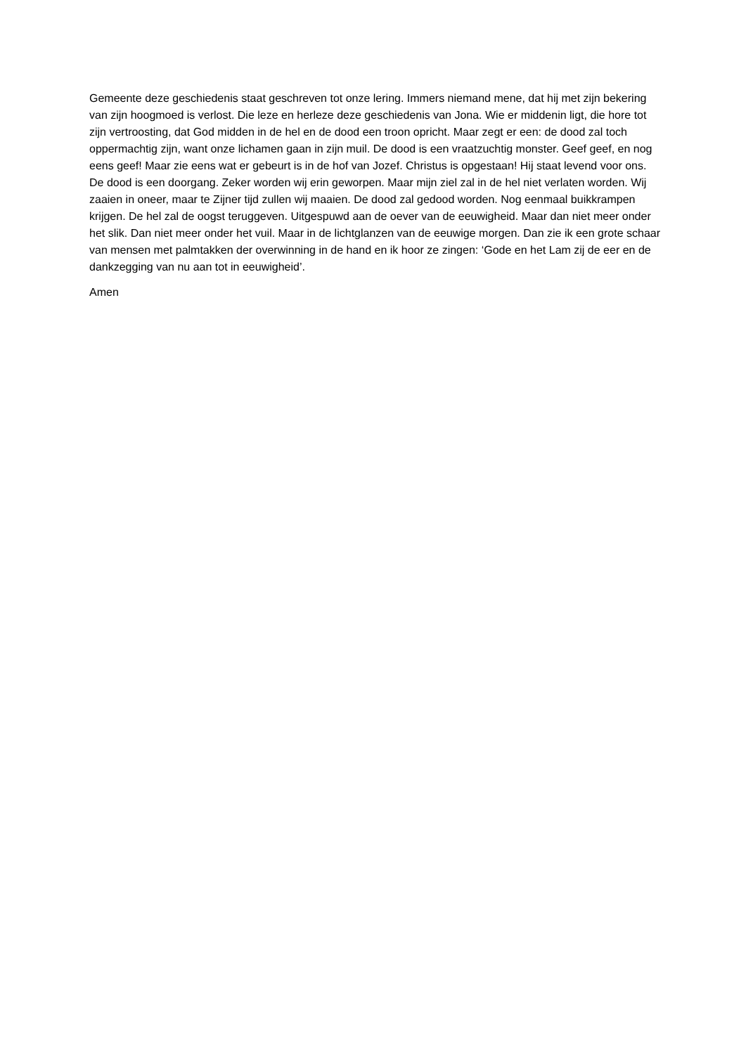Gemeente deze geschiedenis staat geschreven tot onze lering. Immers niemand mene, dat hij met zijn bekering van zijn hoogmoed is verlost. Die leze en herleze deze geschiedenis van Jona. Wie er middenin ligt, die hore tot zijn vertroosting, dat God midden in de hel en de dood een troon opricht. Maar zegt er een: de dood zal toch oppermachtig zijn, want onze lichamen gaan in zijn muil. De dood is een vraatzuchtig monster. Geef geef, en nog eens geef! Maar zie eens wat er gebeurt is in de hof van Jozef. Christus is opgestaan! Hij staat levend voor ons. De dood is een doorgang. Zeker worden wij erin geworpen. Maar mijn ziel zal in de hel niet verlaten worden. Wij zaaien in oneer, maar te Zijner tijd zullen wij maaien. De dood zal gedood worden. Nog eenmaal buikkrampen krijgen. De hel zal de oogst teruggeven. Uitgespuwd aan de oever van de eeuwigheid. Maar dan niet meer onder het slik. Dan niet meer onder het vuil. Maar in de lichtglanzen van de eeuwige morgen. Dan zie ik een grote schaar van mensen met palmtakken der overwinning in de hand en ik hoor ze zingen: ‘Gode en het Lam zij de eer en de dankzegging van nu aan tot in eeuwigheid’.
Amen